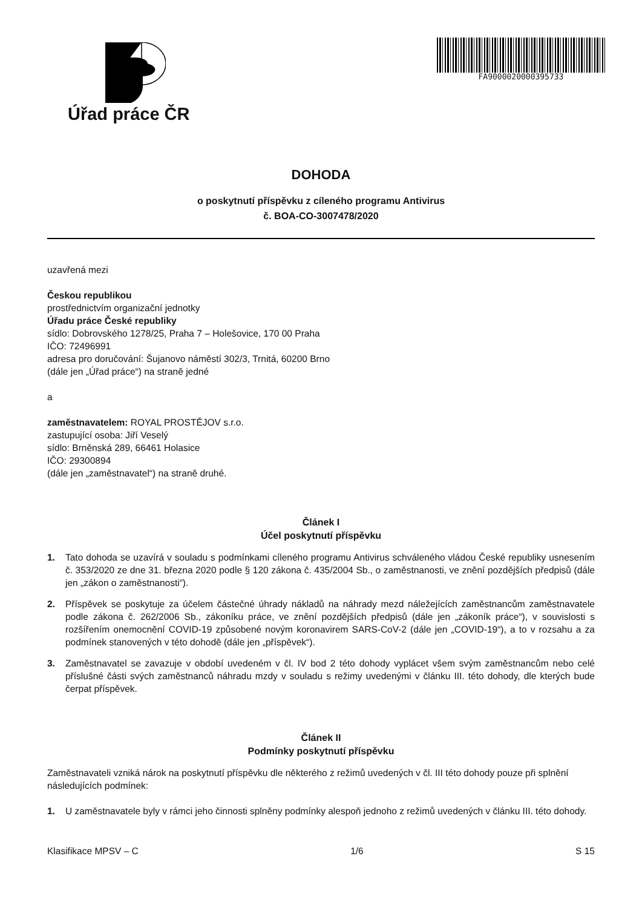Úřad práce ČR FA9000020000395733
DOHODA
o poskytnutí příspěvku z cíleného programu Antivirus
č. BOA-CO-3007478/2020
uzavřená mezi
Českou republikou
prostřednictvím organizační jednotky
Úřadu práce České republiky
sídlo: Dobrovského 1278/25, Praha 7 – Holešovice, 170 00 Praha
IČO: 72496991
adresa pro doručování: Šujanovo náměstí 302/3, Trnitá, 60200 Brno
(dále jen „Úřad práce“) na straně jedné
a
zaměstnavatelem: ROYAL PROSTĚJOV s.r.o.
zastupující osoba: Jiří Veselý
sídlo: Brněnská 289, 66461 Holasice
IČO: 29300894
(dále jen „zaměstnavatel“) na straně druhé.
Článek I
Účel poskytnutí příspěvku
1. Tato dohoda se uzavírá v souladu s podmínkami cíleného programu Antivirus schváleného vládou České republiky usnesením č. 353/2020 ze dne 31. března 2020 podle § 120 zákona č. 435/2004 Sb., o zaměstnanosti, ve znění pozdějších předpisů (dále jen „zákon o zaměstnanosti“).
2. Příspěvek se poskytuje za účelem částečné úhrady nákladů na náhrady mezd náležejících zaměstnancům zaměstnavatele podle zákona č. 262/2006 Sb., zákoníku práce, ve znění pozdějších předpisů (dále jen „zákoník práce“), v souvislosti s rozšířením onemocnění COVID-19 způsobené novým koronavirem SARS-CoV-2 (dále jen „COVID-19“), a to v rozsahu a za podmínek stanovených v této dohodě (dále jen „příspěvek“).
3. Zaměstnavatel se zavazuje v období uvedeném v čl. IV bod 2 této dohody vyplácet všem svým zaměstnancům nebo celé příslušné části svých zaměstnanců náhradu mzdy v souladu s režimy uvedenými v článku III. této dohody, dle kterých bude čerpat příspěvek.
Článek II
Podmínky poskytnutí příspěvku
Zaměstnavateli vzniká nárok na poskytnutí příspěvku dle některého z režimů uvedených v čl. III této dohody pouze při splnění následujících podmínek:
1. U zaměstnavatele byly v rámci jeho činnosti splněny podmínky alespoň jednoho z režimů uvedených v článku III. této dohody.
Klasifikace MPSV – C 1/6 S 15